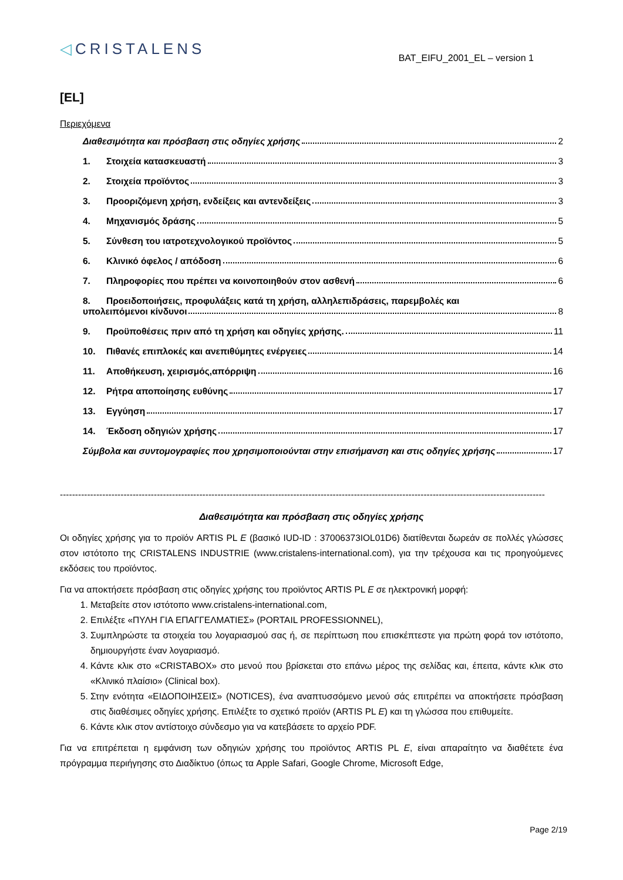◁CRISTALENS
BAT_EIFU_2001_EL – version 1
[EL]
Περιεχόμενα
Διαθεσιμότητα και πρόσβαση στις οδηγίες χρήσης 2
1. Στοιχεία κατασκευαστή 3
2. Στοιχεία προϊόντος 3
3. Προοριζόμενη χρήση, ενδείξεις και αντενδείξεις 3
4. Μηχανισμός δράσης 5
5. Σύνθεση του ιατροτεχνολογικού προϊόντος 5
6. Κλινικό όφελος / απόδοση 6
7. Πληροφορίες που πρέπει να κοινοποιηθούν στον ασθενή 6
8. Προειδοποιήσεις, προφυλάξεις κατά τη χρήση, αλληλεπιδράσεις, παρεμβολές και
υπολειπόμενοι κίνδυνοι 8
9. Προϋποθέσεις πριν από τη χρήση και οδηγίες χρήσης. 11
10. Πιθανές επιπλοκές και ανεπιθύμητες ενέργειες 14
11. Αποθήκευση, χειρισμός,απόρριψη 16
12. Ρήτρα αποποίησης ευθύνης 17
13. Εγγύηση 17
14. Έκδοση οδηγιών χρήσης 17
Σύμβολα και συντομογραφίες που χρησιμοποιούνται στην επισήμανση και στις οδηγίες χρήσης 17
----------------------------------------------------------------------------------------------------------------------------------------------------------------
Διαθεσιμότητα και πρόσβαση στις οδηγίες χρήσης
Οι οδηγίες χρήσης για το προϊόν ARTIS PL E (βασικό IUD-ID : 37006373IOL01D6) διατίθενται δωρεάν σε πολλές γλώσσες στον ιστότοπο της CRISTALENS INDUSTRIE (www.cristalens-international.com), για την τρέχουσα και τις προηγούμενες εκδόσεις του προϊόντος.
Για να αποκτήσετε πρόσβαση στις οδηγίες χρήσης του προϊόντος ARTIS PL E σε ηλεκτρονική μορφή:
1. Μεταβείτε στον ιστότοπο www.cristalens-international.com,
2. Επιλέξτε «ΠΥΛΗ ΓΙΑ ΕΠΑΓΓΕΛΜΑΤΙΕΣ» (PORTAIL PROFESSIONNEL),
3. Συμπληρώστε τα στοιχεία του λογαριασμού σας ή, σε περίπτωση που επισκέπτεστε για πρώτη φορά τον ιστότοπο, δημιουργήστε έναν λογαριασμό.
4. Κάντε κλικ στο «CRISTABOX» στο μενού που βρίσκεται στο επάνω μέρος της σελίδας και, έπειτα, κάντε κλικ στο «Κλινικό πλαίσιο» (Clinical box).
5. Στην ενότητα «ΕΙΔΟΠΟΙΗΣΕΙΣ» (NOTICES), ένα αναπτυσσόμενο μενού σάς επιτρέπει να αποκτήσετε πρόσβαση στις διαθέσιμες οδηγίες χρήσης. Επιλέξτε το σχετικό προϊόν (ARTIS PL E) και τη γλώσσα που επιθυμείτε.
6. Κάντε κλικ στον αντίστοιχο σύνδεσμο για να κατεβάσετε το αρχείο PDF.
Για να επιτρέπεται η εμφάνιση των οδηγιών χρήσης του προϊόντος ARTIS PL E, είναι απαραίτητο να διαθέτετε ένα πρόγραμμα περιήγησης στο Διαδίκτυο (όπως τα Apple Safari, Google Chrome, Microsoft Edge,
Page 2/19